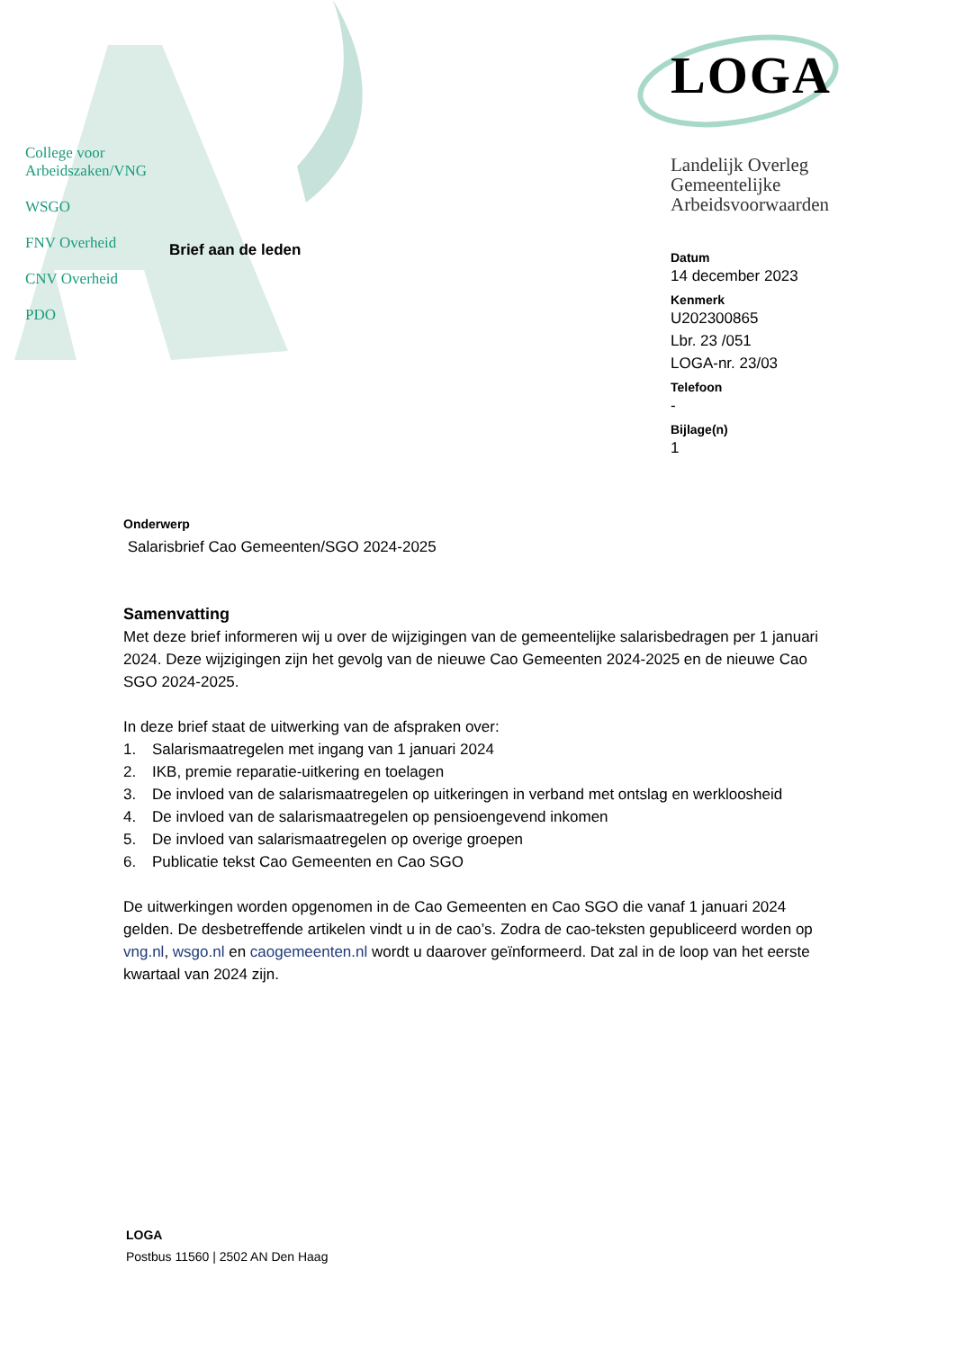College voor
Arbeidszaken/VNG
WSGO
FNV Overheid
CNV Overheid
PDO
Brief aan de leden
LOGA
Landelijk Overleg
Gemeentelijke
Arbeidsvoorwaarden
Datum
14 december 2023
Kenmerk
U202300865
Lbr. 23 /051
LOGA-nr. 23/03
Telefoon
-
Bijlage(n)
1
Onderwerp
Salarisbrief Cao Gemeenten/SGO 2024-2025
Samenvatting
Met deze brief informeren wij u over de wijzigingen van de gemeentelijke salarisbedragen per 1 januari 2024. Deze wijzigingen zijn het gevolg van de nieuwe Cao Gemeenten 2024-2025 en de nieuwe Cao SGO 2024-2025.
In deze brief staat de uitwerking van de afspraken over:
1. Salarismaatregelen met ingang van 1 januari 2024
2. IKB, premie reparatie-uitkering en toelagen
3. De invloed van de salarismaatregelen op uitkeringen in verband met ontslag en werkloosheid
4. De invloed van de salarismaatregelen op pensioengevend inkomen
5. De invloed van salarismaatregelen op overige groepen
6. Publicatie tekst Cao Gemeenten en Cao SGO
De uitwerkingen worden opgenomen in de Cao Gemeenten en Cao SGO die vanaf 1 januari 2024 gelden. De desbetreffende artikelen vindt u in de cao’s. Zodra de cao-teksten gepubliceerd worden op vng.nl, wsgo.nl en caogemeenten.nl wordt u daarover geïnformeerd. Dat zal in de loop van het eerste kwartaal van 2024 zijn.
LOGA
Postbus 11560 | 2502 AN Den Haag